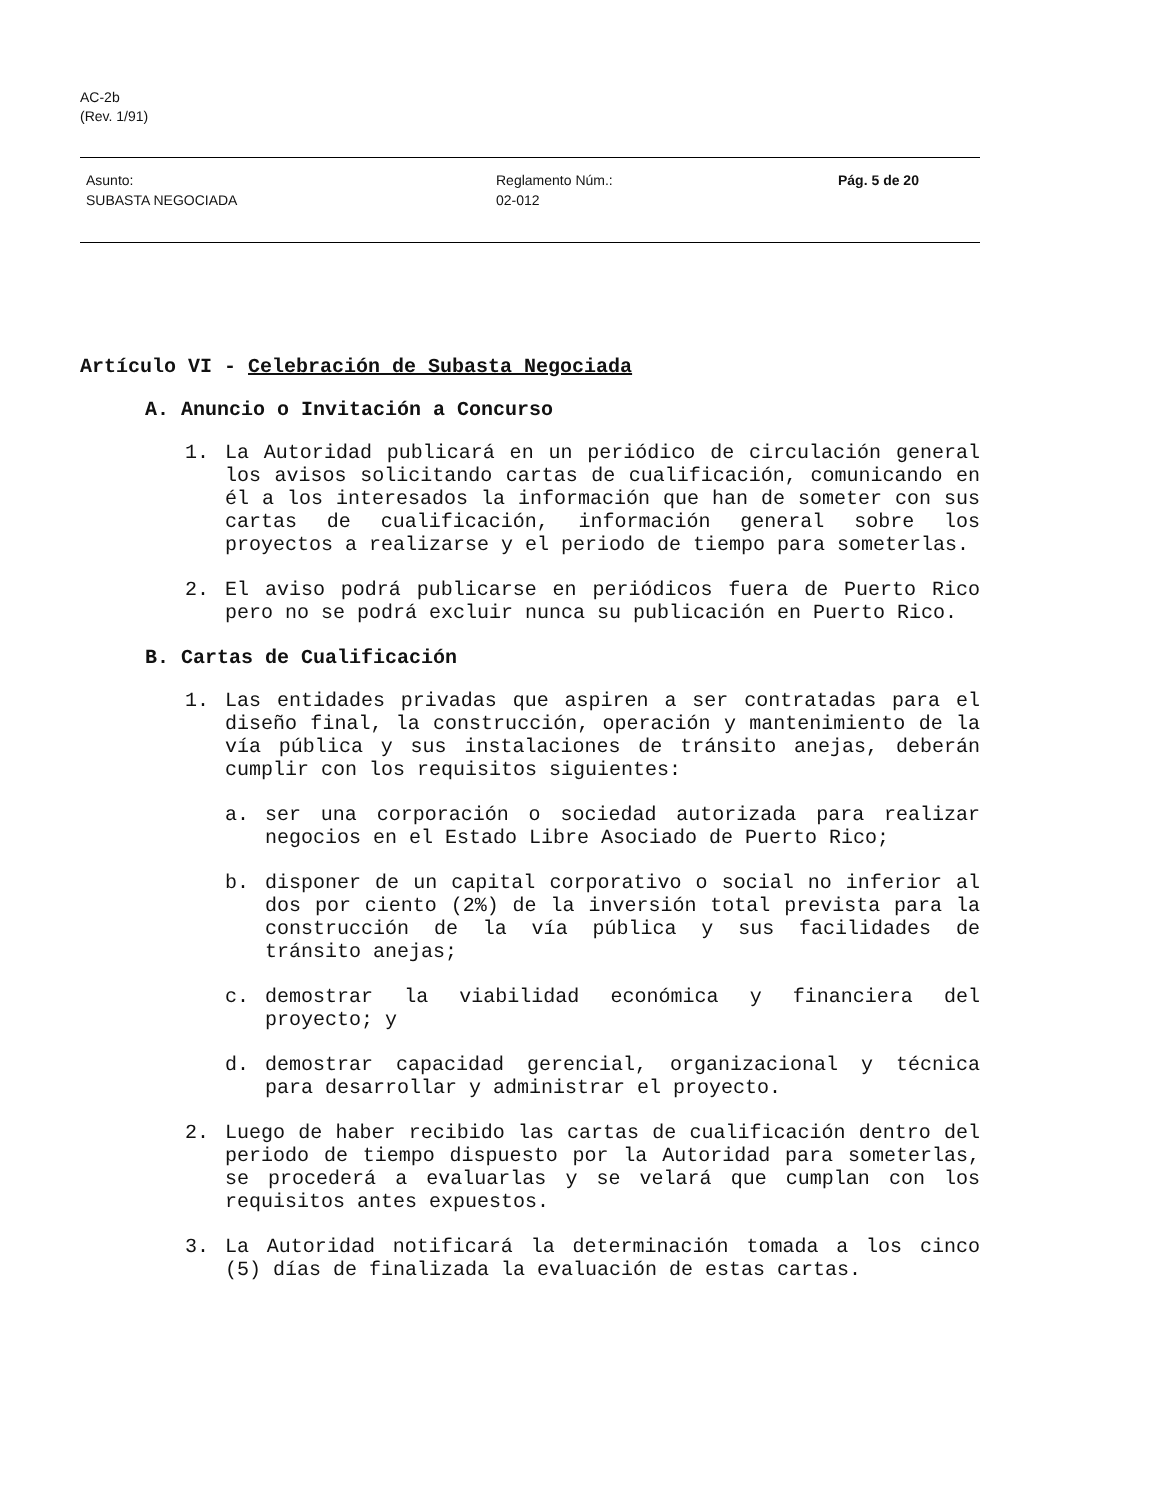AC-2b
(Rev. 1/91)
Asunto:
SUBASTA NEGOCIADA
Reglamento Núm.:
02-012
Pág. 5 de 20
Artículo VI - Celebración de Subasta Negociada
A. Anuncio o Invitación a Concurso
1. La Autoridad publicará en un periódico de circulación general los avisos solicitando cartas de cualificación, comunicando en él a los interesados la información que han de someter con sus cartas de cualificación, información general sobre los proyectos a realizarse y el periodo de tiempo para someterlas.
2. El aviso podrá publicarse en periódicos fuera de Puerto Rico pero no se podrá excluir nunca su publicación en Puerto Rico.
B. Cartas de Cualificación
1. Las entidades privadas que aspiren a ser contratadas para el diseño final, la construcción, operación y mantenimiento de la vía pública y sus instalaciones de tránsito anejas, deberán cumplir con los requisitos siguientes:
a. ser una corporación o sociedad autorizada para realizar negocios en el Estado Libre Asociado de Puerto Rico;
b. disponer de un capital corporativo o social no inferior al dos por ciento (2%) de la inversión total prevista para la construcción de la vía pública y sus facilidades de tránsito anejas;
c. demostrar la viabilidad económica y financiera del proyecto; y
d. demostrar capacidad gerencial, organizacional y técnica para desarrollar y administrar el proyecto.
2. Luego de haber recibido las cartas de cualificación dentro del periodo de tiempo dispuesto por la Autoridad para someterlas, se procederá a evaluarlas y se velará que cumplan con los requisitos antes expuestos.
3. La Autoridad notificará la determinación tomada a los cinco (5) días de finalizada la evaluación de estas cartas.